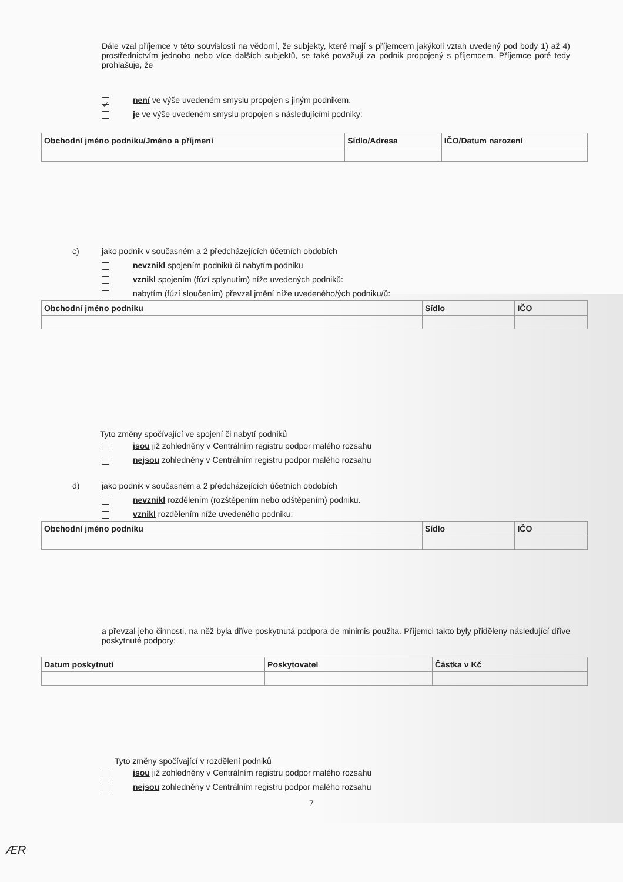Dále vzal příjemce v této souvislosti na vědomí, že subjekty, které mají s příjemcem jakýkoli vztah uvedený pod body 1) až 4) prostřednictvím jednoho nebo více dalších subjektů, se také považují za podnik propojený s příjemcem. Příjemce poté tedy prohlašuje, že
✓ není ve výše uvedeném smyslu propojen s jiným podnikem.
je ve výše uvedeném smyslu propojen s následujícími podniky:
| Obchodní jméno podniku/Jméno a příjmení | Sídlo/Adresa | IČO/Datum narození |
| --- | --- | --- |
c) jako podnik v současném a 2 předcházejících účetních obdobích
nevznikl spojením podniků či nabytím podniku
vznikl spojením (fúzí splynutím) níže uvedených podniků:
nabytím (fúzí sloučením) převzal jmění níže uvedeného/ých podniku/ů:
| Obchodní jméno podniku | Sídlo | IČO |
| --- | --- | --- |
Tyto změny spočívající ve spojení či nabytí podniků
jsou již zohledněny v Centrálním registru podpor malého rozsahu
nejsou zohledněny v Centrálním registru podpor malého rozsahu
d) jako podnik v současném a 2 předcházejících účetních obdobích
nevznikl rozdělením (rozštěpením nebo odštěpením) podniku.
vznikl rozdělením níže uvedeného podniku:
| Obchodní jméno podniku | Sídlo | IČO |
| --- | --- | --- |
a převzal jeho činnosti, na něž byla dříve poskytnutá podpora de minimis použita. Příjemci takto byly přiděleny následující dříve poskytnuté podpory:
| Datum poskytnutí | Poskytovatel | Částka v Kč |
| --- | --- | --- |
Tyto změny spočívající v rozdělení podniků
jsou již zohledněny v Centrálním registru podpor malého rozsahu
nejsou zohledněny v Centrálním registru podpor malého rozsahu
7
ÆR